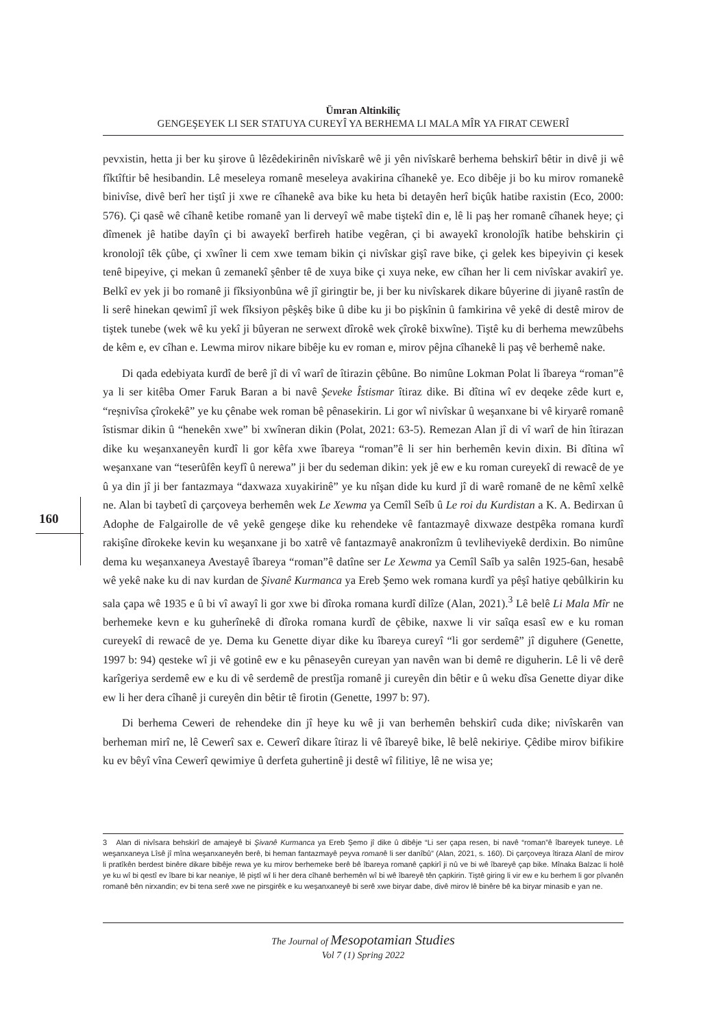Ümran Altinkiliç
GENGEŞEYEK LI SER STATUYA CUREYÎ YA BERHEMA LI MALA MÎR YA FIRAT CEWERÎ
pevxistin, hetta ji ber ku şirove û lêzêdekirinên nivîskarê wê ji yên nivîskarê berhema behskirî bêtir in divê ji wê fîktîftir bê hesibandin. Lê meseleya romanê meseleya avakirina cîhanekê ye. Eco dibêje ji bo ku mirov romanekê binivîse, divê berî her tiştî ji xwe re cîhanekê ava bike ku heta bi detayên herî biçûk hatibe raxistin (Eco, 2000: 576). Çi qasê wê cîhanê ketibe romanê yan li derveyî wê mabe tiştekî din e, lê li paş her romanê cîhanek heye; çi dîmenek jê hatibe dayîn çi bi awayekî berfireh hatibe vegêran, çi bi awayekî kronolojîk hatibe behskirin çi kronolojî têk çûbe, çi xwîner li cem xwe temam bikin çi nivîskar gişî rave bike, çi gelek kes bipeyivin çi kesek tenê bipeyive, çi mekan û zemanekî şênber tê de xuya bike çi xuya neke, ew cîhan her li cem nivîskar avakirî ye. Belkî ev yek ji bo romanê ji fîksiyonbûna wê jî giringtir be, ji ber ku nivîskarek dikare bûyerine di jiyanê rastîn de li serê hinekan qewimî jî wek fîksiyon pêşkêş bike û dibe ku ji bo pişkînin û famkirina vê yekê di destê mirov de tiştek tunebe (wek wê ku yekî ji bûyeran ne serwext dîrokê wek çîrokê bixwîne). Tiştê ku di berhema mewzûbehs de kêm e, ev cîhan e. Lewma mirov nikare bibêje ku ev roman e, mirov pêjna cîhanekê li paş vê berhemê nake.
Di qada edebiyata kurdî de berê jî di vî warî de îtirazin çêbûne. Bo nimûne Lokman Polat li îbareya “roman”ê ya li ser kitêba Omer Faruk Baran a bi navê Şeveke Îstismar îtiraz dike. Bi dîtina wî ev deqeke zêde kurt e, “reşnivîsa çîrokekê” ye ku çênabe wek roman bê pênasekirin. Li gor wî nivîskar û weşanxane bi vê kiryarê romanê îstismar dikin û “henekên xwe” bi xwîneran dikin (Polat, 2021: 63-5). Remezan Alan jî di vî warî de hin îtirazan dike ku weşanxaneyên kurdî li gor kêfa xwe îbareya “roman”ê li ser hin berhemên kevin dixin. Bi dîtina wî weşanxane van “teserûfên keyfî û nerewa” ji ber du sedeman dikin: yek jê ew e ku roman cureyekî di rewacê de ye û ya din jî ji ber fantazmaya “daxwaza xuyakirinê” ye ku nîşan dide ku kurd jî di warê romanê de ne kêmî xelkê ne. Alan bi taybetî di çarçoveya berhemên wek Le Xewma ya Cemîl Seîb û Le roi du Kurdistan a K. A. Bedirxan û Adophe de Falgairolle de vê yekê gengeşe dike ku rehendeke vê fantazmayê dixwaze destpêka romana kurdî rakişîne dîrokeke kevin ku weşanxane ji bo xatrê vê fantazmayê anakronîzm û tevliheviyekê derdixin. Bo nimûne dema ku weşanxaneya Avestayê îbareya “roman”ê datîne ser Le Xewma ya Cemîl Saîb ya salên 1925-6an, hesabê wê yekê nake ku di nav kurdan de Şivanê Kurmanca ya Ereb Şemo wek romana kurdî ya pêşî hatiye qebûlkirin ku sala çapa wê 1935 e û bi vî awayî li gor xwe bi dîroka romana kurdî dilîze (Alan, 2021).<sup>3</sup> Lê belê Li Mala Mîr ne berhemeke kevn e ku guherînekê di dîroka romana kurdî de çêbike, naxwe li vir saîqa esasî ew e ku roman cureyekî di rewacê de ye. Dema ku Genette diyar dike ku îbareya cureyî “li gor serdemê” jî diguhere (Genette, 1997 b: 94) qesteke wî ji vê gotinê ew e ku pênaseyên cureyan yan navên wan bi demê re diguherin. Lê li vê derê karîgeriya serdemê ew e ku di vê serdemê de prestîja romanê ji cureyên din bêtir e û weku dîsa Genette diyar dike ew li her dera cîhanê ji cureyên din bêtir tê firotin (Genette, 1997 b: 97).
Di berhema Ceweri de rehendeke din jî heye ku wê ji van berhemên behskirî cuda dike; nivîskarên van berheman mirî ne, lê Cewerî sax e. Cewerî dikare îtiraz li vê îbareyê bike, lê belê nekiriye. Çêdibe mirov bifikire ku ev bêyî vîna Cewerî qewimiye û derfeta guhertinê ji destê wî filitiye, lê ne wisa ye;
160
3 Alan di nivîsara behskirî de amajeyê bi Şivanê Kurmanca ya Ereb Şemo jî dike û dibêje “Li ser çapa resen, bi navê “roman”ê îbareyek tuneye. Lê weşanxaneya Lîsê jî mîna weşanxaneyên berê, bi heman fantazmayê peyva romanê li ser danîbû” (Alan, 2021, s. 160). Di çarçoveya îtiraza Alanî de mirov li pratîkên berdest binêre dikare bibêje rewa ye ku mirov berhemeke berê bê îbareya romanê çapkirî ji nû ve bi wê îbareyê çap bike. Mînaka Balzac li holê ye ku wî bi qestî ev îbare bi kar neaniye, lê piştî wî li her dera cîhanê berhemên wî bi wê îbareyê tên çapkirin. Tiştê giring li vir ew e ku berhem li gor pîvanên romanê bên nirxandin; ev bi tena serê xwe ne pirsgirêk e ku weşanxaneyê bi serê xwe biryar dabe, divê mirov lê binêre bê ka biryar minasib e yan ne.
The Journal of Mesopotamian Studies
Vol 7 (1) Spring 2022